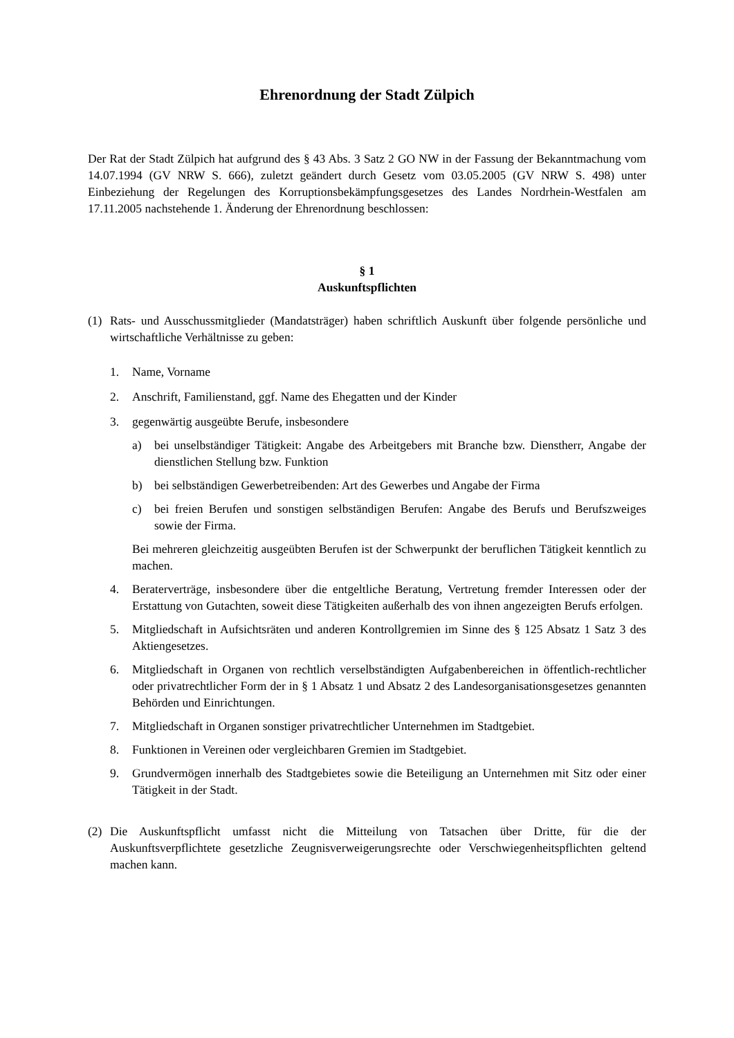Ehrenordnung der Stadt Zülpich
Der Rat der Stadt Zülpich hat aufgrund des § 43 Abs. 3 Satz 2 GO NW in der Fassung der Bekanntmachung vom 14.07.1994 (GV NRW S. 666), zuletzt geändert durch Gesetz vom 03.05.2005 (GV NRW S. 498) unter Einbeziehung der Regelungen des Korruptionsbekämpfungsgesetzes des Landes Nordrhein-Westfalen am 17.11.2005 nachstehende 1. Änderung der Ehrenordnung beschlossen:
§ 1
Auskunftspflichten
(1) Rats- und Ausschussmitglieder (Mandatsträger) haben schriftlich Auskunft über folgende persönliche und wirtschaftliche Verhältnisse zu geben:
1. Name, Vorname
2. Anschrift, Familienstand, ggf. Name des Ehegatten und der Kinder
3. gegenwärtig ausgeübte Berufe, insbesondere
a) bei unselbständiger Tätigkeit: Angabe des Arbeitgebers mit Branche bzw. Dienstherr, Angabe der dienstlichen Stellung bzw. Funktion
b) bei selbständigen Gewerbetreibenden: Art des Gewerbes und Angabe der Firma
c) bei freien Berufen und sonstigen selbständigen Berufen: Angabe des Berufs und Berufszweiges sowie der Firma.
Bei mehreren gleichzeitig ausgeübten Berufen ist der Schwerpunkt der beruflichen Tätigkeit kenntlich zu machen.
4. Beraterverträge, insbesondere über die entgeltliche Beratung, Vertretung fremder Interessen oder der Erstattung von Gutachten, soweit diese Tätigkeiten außerhalb des von ihnen angezeigten Berufs erfolgen.
5. Mitgliedschaft in Aufsichtsräten und anderen Kontrollgremien im Sinne des § 125 Absatz 1 Satz 3 des Aktiengesetzes.
6. Mitgliedschaft in Organen von rechtlich verselbständigten Aufgabenbereichen in öffentlich-rechtlicher oder privatrechtlicher Form der in § 1 Absatz 1 und Absatz 2 des Landesorganisationsgesetzes genannten Behörden und Einrichtungen.
7. Mitgliedschaft in Organen sonstiger privatrechtlicher Unternehmen im Stadtgebiet.
8. Funktionen in Vereinen oder vergleichbaren Gremien im Stadtgebiet.
9. Grundvermögen innerhalb des Stadtgebietes sowie die Beteiligung an Unternehmen mit Sitz oder einer Tätigkeit in der Stadt.
(2) Die Auskunftspflicht umfasst nicht die Mitteilung von Tatsachen über Dritte, für die der Auskunftsverpflichtete gesetzliche Zeugnisverweigerungsrechte oder Verschwiegenheitspflichten geltend machen kann.